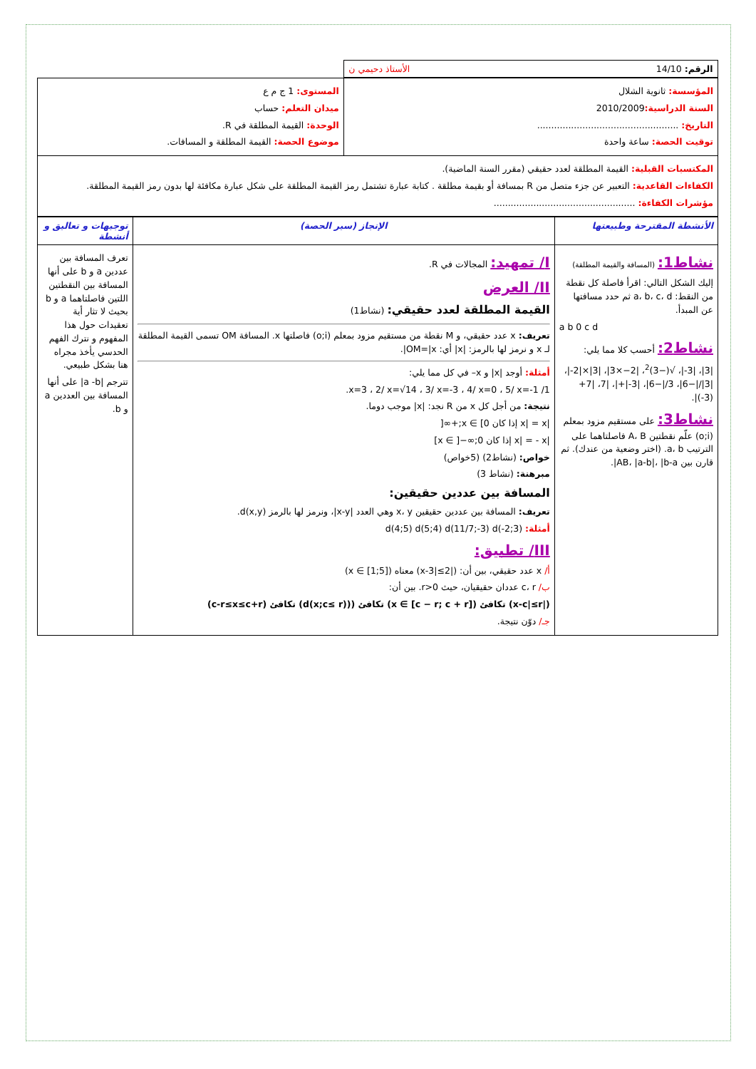| الرقم: 14/10 الأستاذ دحيمي ن | |
| المؤسسة: ثانوية الشلال السنة الدراسية: 2010/2009 التاريخ: .................................................. توقيت الحصة: ساعة واحدة | المستوى: 1 ج م ع ميدان التعلم: حساب الوحدة: القيمة المطلقة في R. موضوع الحصة: القيمة المطلقة و المسافات. |
| المكتسبات القبلية: القيمة المطلقة لعدد حقيقي (مقرر السنة الماضية). الكفاءات القاعدية: التعبير عن جزء متصل من R بمسافة أو بقيمة مطلقة . كتابة عبارة تشتمل رمز القيمة المطلقة على شكل عبارة مكافئة لها بدون رمز القيمة المطلقة. مؤشرات الكفاءة: .................................................. | |
| الأنشطة المقترحة وطبيعتها | الإنجاز (سير الحصة) | توجيهات و تعاليق و أنشطة |
| نشاط1: (المسافة والقيمة المطلقة) إليك الشكل التالي: اقرأ فاصلة كل نقطة من النقط: a، b، c، d ثم حدد مسافتها عن المبدأ. a b 0 c d نشاط2: أحسب كلا مما يلي: /3/، /3-/، √(−3)<sup>2</sup>، /2−×3/، /3/×/2-/، /3///−6/، 3//−6/، /3-/+/، /7، /7+(3-)/. نشاط3: على مستقيم مزود بمعلم (o;i) علّم نقطتين A، B فاصلتاهما على الترتيب a، b. (اختر وضعية من عندك). ثم قارن بين AB، /a-b/، /b-a/. | I/ تمهيد: المجالات في R. II/ العرض القيمة المطلقة لعدد حقيقي: (نشاط1) تعريف: x عدد حقيقي، و M نقطة من مستقيم مزود بمعلم (o;i) فاصلتها x. المسافة OM تسمى القيمة المطلقة لـ x و نرمز لها بالرمز: /x/ أي: OM=/x/. أمثلة: أوجد /x/ و x– في كل مما يلي: 1/ x=3 ، 2/ x=√14 ، 3/ x=-3 ، 4/ x=0 ، 5/ x=-1. نتيجة: من أجل كل x من R نجد: /x/ موجب دوما. /x/ = x إذا كان x ∈ [0;+∞[ /x/ = - x إذا كان x ∈ ]−∞;0] خواص: (نشاط2) (5خواص) مبرهنة: (نشاط 3) المسافة بين عددين حقيقين: تعريف: المسافة بين عددين حقيقين x، y وهي العدد /x-y/، ونرمز لها بالرمز d(x,y). أمثلة: d(4;5) d(5;4) d(11/7;-3) d(-2;3) III/ تطبيق: أ/ x عدد حقيقي، بين أن: (/x-3/≤2) معناه (x ∈ [1;5]) ب/ c، r عددان حقيقيان، حيث r>0. بين أن: (/x-c/≤r) تكافئ (x ∈ [c − r; c + r]) تكافئ ((d(x;c≤ r)) تكافئ (c-r≤x≤c+r) جـ/ دوّن نتيجة. | تعرف المسافة بين عددين a و b على أنها المسافة بين النقطتين اللتين فاصلتاهما a و b بحيث لا تثار أية تعقيدات حول هذا المفهوم و نترك الفهم الحدسي يأخذ مجراه هنا بشكل طبيعي. تترجم /a -b/ على أنها المسافة بين العددين a و b. |